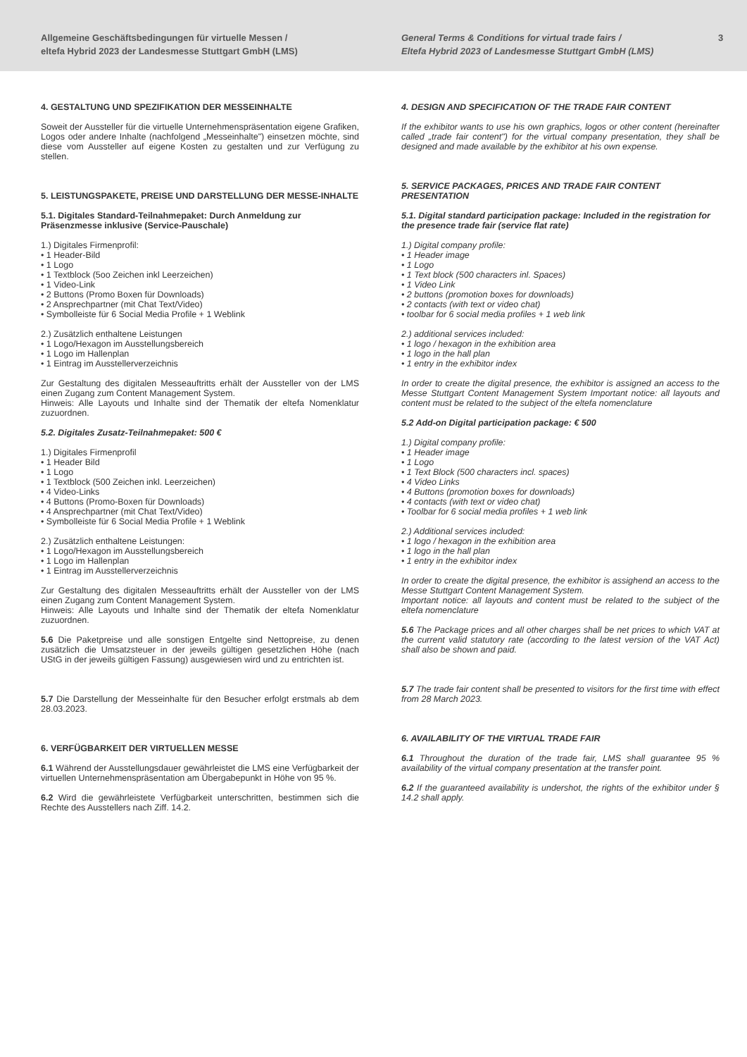Allgemeine Geschäftsbedingungen für virtuelle Messen /
eltefa Hybrid 2023 der Landesmesse Stuttgart GmbH (LMS)
General Terms & Conditions for virtual trade fairs /
Eltefa Hybrid 2023 of Landesmesse Stuttgart GmbH (LMS)
3
4. GESTALTUNG UND SPEZIFIKATION DER MESSEINHALTE
Soweit der Aussteller für die virtuelle Unternehmenspräsentation eigene Grafiken, Logos oder andere Inhalte (nachfolgend „Messeinhalte") einsetzen möchte, sind diese vom Aussteller auf eigene Kosten zu gestalten und zur Verfügung zu stellen.
5. LEISTUNGSPAKETE, PREISE UND DARSTELLUNG DER MESSE-INHALTE
5.1. Digitales Standard-Teilnahmepaket: Durch Anmeldung zur Präsenzmesse inklusive (Service-Pauschale)
1.) Digitales Firmenprofil:
• 1 Header-Bild
• 1 Logo
• 1 Textblock (5oo Zeichen inkl Leerzeichen)
• 1 Video-Link
• 2 Buttons (Promo Boxen für Downloads)
• 2 Ansprechpartner (mit Chat Text/Video)
• Symbolleiste für 6 Social Media Profile + 1 Weblink
2.) Zusätzlich enthaltene Leistungen
• 1 Logo/Hexagon im Ausstellungsbereich
• 1 Logo im Hallenplan
• 1 Eintrag im Ausstellerverzeichnis
Zur Gestaltung des digitalen Messeauftritts erhält der Aussteller von der LMS einen Zugang zum Content Management System.
Hinweis: Alle Layouts und Inhalte sind der Thematik der eltefa Nomenklatur zuzuordnen.
5.2. Digitales Zusatz-Teilnahmepaket: 500 €
1.) Digitales Firmenprofil
• 1 Header Bild
• 1 Logo
• 1 Textblock (500 Zeichen inkl. Leerzeichen)
• 4 Video-Links
• 4 Buttons (Promo-Boxen für Downloads)
• 4 Ansprechpartner (mit Chat Text/Video)
• Symbolleiste für 6 Social Media Profile + 1 Weblink
2.) Zusätzlich enthaltene Leistungen:
• 1 Logo/Hexagon im Ausstellungsbereich
• 1 Logo im Hallenplan
• 1 Eintrag im Ausstellerverzeichnis
Zur Gestaltung des digitalen Messeauftritts erhält der Aussteller von der LMS einen Zugang zum Content Management System.
Hinweis: Alle Layouts und Inhalte sind der Thematik der eltefa Nomenklatur zuzuordnen.
5.6 Die Paketpreise und alle sonstigen Entgelte sind Nettopreise, zu denen zusätzlich die Umsatzsteuer in der jeweils gültigen gesetzlichen Höhe (nach UStG in der jeweils gültigen Fassung) ausgewiesen wird und zu entrichten ist.
5.7 Die Darstellung der Messeinhalte für den Besucher erfolgt erstmals ab dem 28.03.2023.
6. VERFÜGBARKEIT DER VIRTUELLEN MESSE
6.1 Während der Ausstellungsdauer gewährleistet die LMS eine Verfügbarkeit der virtuellen Unternehmenspräsentation am Übergabepunkt in Höhe von 95 %.
6.2 Wird die gewährleistete Verfügbarkeit unterschritten, bestimmen sich die Rechte des Ausstellers nach Ziff. 14.2.
4. DESIGN AND SPECIFICATION OF THE TRADE FAIR CONTENT
If the exhibitor wants to use his own graphics, logos or other content (hereinafter called „trade fair content") for the virtual company presentation, they shall be designed and made available by the exhibitor at his own expense.
5. SERVICE PACKAGES, PRICES AND TRADE FAIR CONTENT PRESENTATION
5.1. Digital standard participation package: Included in the registration for the presence trade fair (service flat rate)
1.) Digital company profile:
• 1 Header image
• 1 Logo
• 1 Text block (500 characters inl. Spaces)
• 1 Video Link
• 2 buttons (promotion boxes for downloads)
• 2 contacts (with text or video chat)
• toolbar for 6 social media profiles + 1 web link
2.) additional services included:
• 1 logo / hexagon in the exhibition area
• 1 logo in the hall plan
• 1 entry in the exhibitor index
In order to create the digital presence, the exhibitor is assigned an access to the Messe Stuttgart Content Management System Important notice: all layouts and content must be related to the subject of the eltefa nomenclature
5.2 Add-on Digital participation package: € 500
1.) Digital company profile:
• 1 Header image
• 1 Logo
• 1 Text Block (500 characters incl. spaces)
• 4 Video Links
• 4 Buttons (promotion boxes for downloads)
• 4 contacts (with text or video chat)
• Toolbar for 6 social media profiles + 1 web link
2.) Additional services included:
• 1 logo / hexagon in the exhibition area
• 1 logo in the hall plan
• 1 entry in the exhibitor index
In order to create the digital presence, the exhibitor is assighend an access to the Messe Stuttgart Content Management System.
Important notice: all layouts and content must be related to the subject of the eltefa nomenclature
5.6 The Package prices and all other charges shall be net prices to which VAT at the current valid statutory rate (according to the latest version of the VAT Act) shall also be shown and paid.
5.7 The trade fair content shall be presented to visitors for the first time with effect from 28 March 2023.
6. AVAILABILITY OF THE VIRTUAL TRADE FAIR
6.1 Throughout the duration of the trade fair, LMS shall guarantee 95 % availability of the virtual company presentation at the transfer point.
6.2 If the guaranteed availability is undershot, the rights of the exhibitor under § 14.2 shall apply.